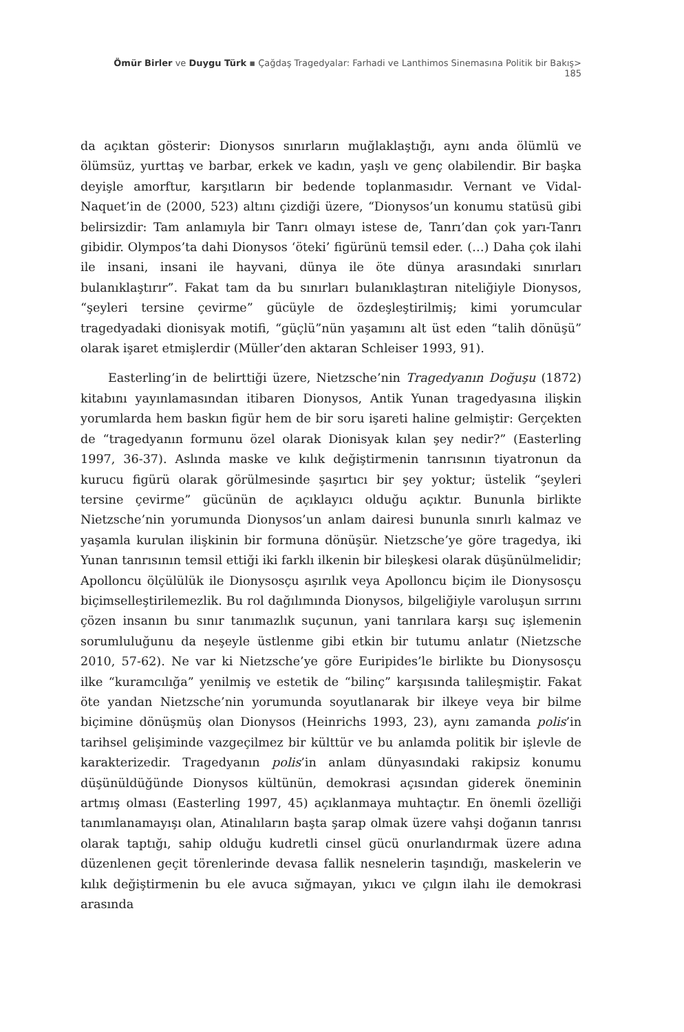Ömür Birler ve Duygu Türk ▪ Çağdaş Tragedyalar: Farhadi ve Lanthimos Sinemasına Politik bir Bakış> 185
da açıktan gösterir: Dionysos sınırların muğlaklaştığı, aynı anda ölümlü ve ölümsüz, yurttaş ve barbar, erkek ve kadın, yaşlı ve genç olabilendir. Bir başka deyişle amorftur, karşıtların bir bedende toplanmasıdır. Vernant ve Vidal-Naquet’in de (2000, 523) altını çizdiği üzere, “Dionysos’un konumu statüsü gibi belirsizdir: Tam anlamıyla bir Tanrı olmayı istese de, Tanrı’dan çok yarı-Tanrı gibidir. Olympos’ta dahi Dionysos ‘öteki’ figürünü temsil eder. (…) Daha çok ilahi ile insani, insani ile hayvani, dünya ile öte dünya arasındaki sınırları bulanıklaştırır”. Fakat tam da bu sınırları bulanıklaştıran niteliğiyle Dionysos, “şeyleri tersine çevirme” gücüyle de özdeşleştirilmiş; kimi yorumcular tragedyadaki dionisyak motifi, “güçlü”nün yaşamını alt üst eden “talih dönüşü” olarak işaret etmişlerdir (Müller’den aktaran Schleiser 1993, 91).
Easterling’in de belirttiği üzere, Nietzsche’nin Tragedyanın Doğuşu (1872) kitabını yayınlamasından itibaren Dionysos, Antik Yunan tragedyasına ilişkin yorumlarda hem baskın figür hem de bir soru işareti haline gelmiştir: Gerçekten de “tragedyanın formunu özel olarak Dionisyak kılan şey nedir?” (Easterling 1997, 36-37). Aslında maske ve kılık değiştirmenin tanrısının tiyatronun da kurucu figürü olarak görülmesinde şaşırtıcı bir şey yoktur; üstelik “şeyleri tersine çevirme” gücünün de açıklayıcı olduğu açıktır. Bununla birlikte Nietzsche’nin yorumunda Dionysos’un anlam dairesi bununla sınırlı kalmaz ve yaşamla kurulan ilişkinin bir formuna dönüşür. Nietzsche’ye göre tragedya, iki Yunan tanrısının temsil ettiği iki farklı ilkenin bir bileşkesi olarak düşünülmelidir; Apolloncu ölçülülük ile Dionysosçu aşırılık veya Apolloncu biçim ile Dionysosçu biçimselleştirilemezlik. Bu rol dağılımında Dionysos, bilgeliğiyle varoluşun sırrını çözen insanın bu sınır tanımazlık suçunun, yani tanrılara karşı suç işlemenin sorumluluğunu da neşeyle üstlenme gibi etkin bir tutumu anlatır (Nietzsche 2010, 57-62). Ne var ki Nietzsche’ye göre Euripides’le birlikte bu Dionysosçu ilke “kuramcılığa” yenilmiş ve estetik de “bilinç” karşısında talileşmiştir. Fakat öte yandan Nietzsche’nin yorumunda soyutlanarak bir ilkeye veya bir bilme biçimine dönüşmüş olan Dionysos (Heinrichs 1993, 23), aynı zamanda polis’in tarihsel gelişiminde vazgeçilmez bir külttür ve bu anlamda politik bir işlevle de karakterizedir. Tragedyanın polis’in anlam dünyasındaki rakipsiz konumu düşünüldüğünde Dionysos kültünün, demokrasi açısından giderek öneminin artmış olması (Easterling 1997, 45) açıklanmaya muhtaçtır. En önemli özelliği tanımlanamayışı olan, Atinalıların başta şarap olmak üzere vahşi doğanın tanrısı olarak taptığı, sahip olduğu kudretli cinsel gücü onurlandırmak üzere adına düzenlenen geçit törenlerinde devasa fallik nesnelerin taşındığı, maskelerin ve kılık değiştirmenin bu ele avuca sığmayan, yıkıcı ve çılgın ilahı ile demokrasi arasında